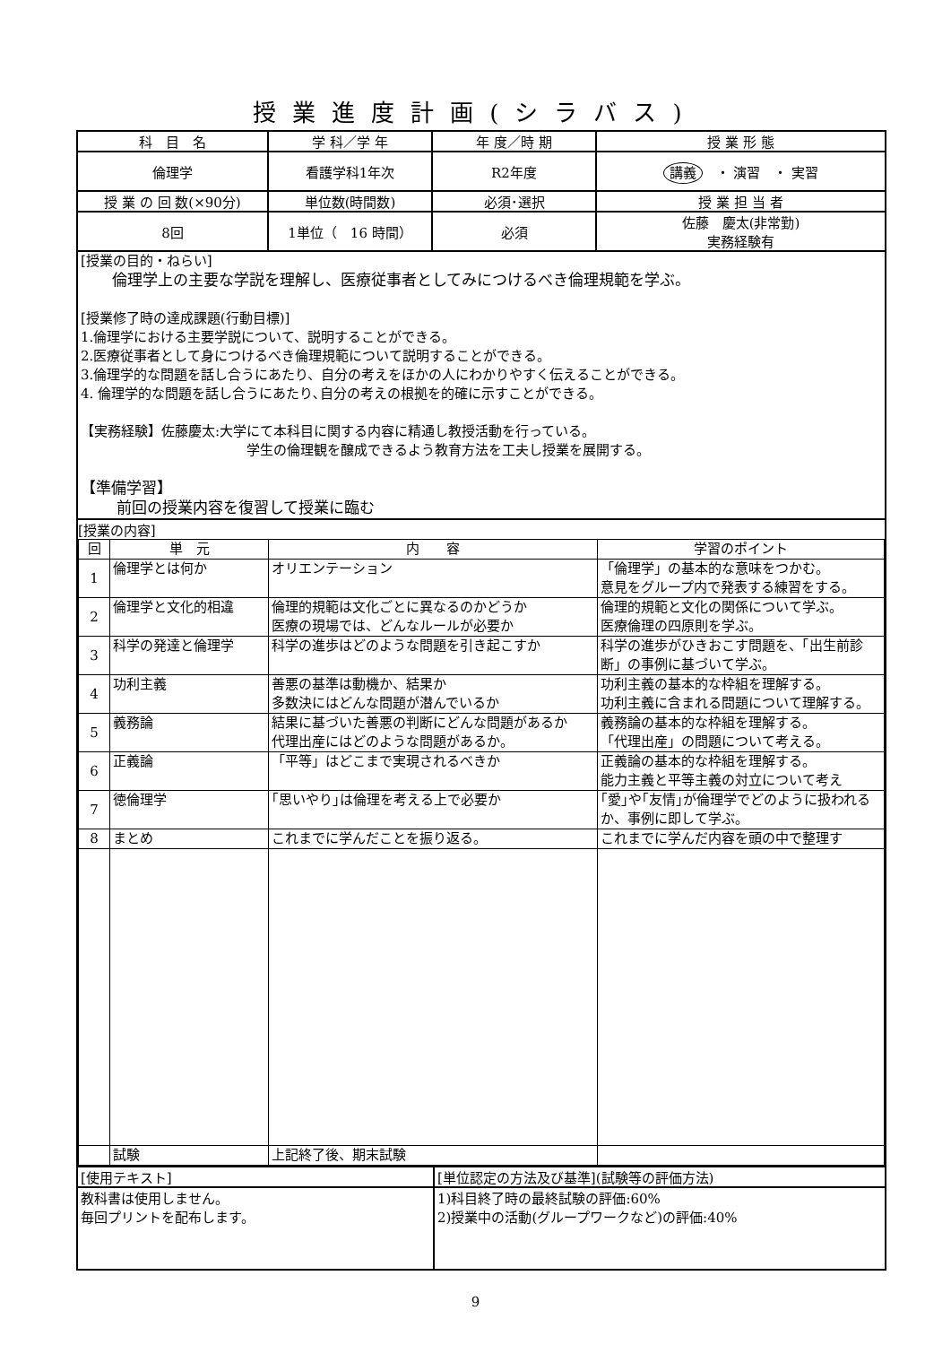授業進度計画(シラバス)
| 科 目 名 | 学 科／学 年 | 年 度／時 期 | 授 業 形 態 |
| 倫理学 | 看護学科1年次 | R2年度 | 講義 ・ 演習 ・ 実習 |
| 授 業 の 回 数(×90分) | 単位数(時間数) | 必須･選択 | 授 業 担 当 者 |
| 8回 | 1単位（ 16 時間） | 必須 | 佐藤 慶太(非常勤) 実務経験有 |
| [授業の目的・ねらい] 倫理学上の主要な学説を理解し、医療従事者としてみにつけるべき倫理規範を学ぶ。 [授業修了時の達成課題(行動目標)] 1.倫理学における主要学説について、説明することができる。 2.医療従事者として身につけるべき倫理規範について説明することができる。 3.倫理学的な問題を話し合うにあたり、自分の考えをほかの人にわかりやすく伝えることができる。 4. 倫理学的な問題を話し合うにあたり､自分の考えの根拠を的確に示すことができる。 【実務経験】佐藤慶太:大学にて本科目に関する内容に精通し教授活動を行っている。 学生の倫理観を醸成できるよう教育方法を工夫し授業を展開する。 【準備学習】 前回の授業内容を復習して授業に臨む | | | |
| [授業の内容] / 回 / 単 元 / 内 容 / 学習のポイント / / 1 / 倫理学とは何か / オリエンテーション / 「倫理学」の基本的な意味をつかむ。 意見をグループ内で発表する練習をする。 / / 2 / 倫理学と文化的相違 / 倫理的規範は文化ごとに異なるのかどうか 医療の現場では、どんなルールが必要か / 倫理的規範と文化の関係について学ぶ。 医療倫理の四原則を学ぶ。 / / 3 / 科学の発達と倫理学 / 科学の進歩はどのような問題を引き起こすか / 科学の進歩がひきおこす問題を、「出生前診断」の事例に基づいて学ぶ。 / / 4 / 功利主義 / 善悪の基準は動機か、結果か 多数決にはどんな問題が潜んでいるか / 功利主義の基本的な枠組を理解する。 功利主義に含まれる問題について理解する。 / / 5 / 義務論 / 結果に基づいた善悪の判断にどんな問題があるか 代理出産にはどのような問題があるか。 / 義務論の基本的な枠組を理解する。 「代理出産」の問題について考える。 / / 6 / 正義論 / 「平等」はどこまで実現されるべきか / 正義論の基本的な枠組を理解する。 能力主義と平等主義の対立について考え / / 7 / 徳倫理学 / ｢思いやり｣は倫理を考える上で必要か / ｢愛｣や｢友情｣が倫理学でどのように扱われるか、事例に即して学ぶ。 / / 8 / まとめ / これまでに学んだことを振り返る。 / これまでに学んだ内容を頭の中で整理す / / / 試験 / 上記終了後、期末試験 / / | | | |
| [使用テキスト] | [単位認定の方法及び基準](試験等の評価方法) |
| 教科書は使用しません。 毎回プリントを配布します。 | 1)科目終了時の最終試験の評価:60% 2)授業中の活動(グループワークなど)の評価:40% |
9